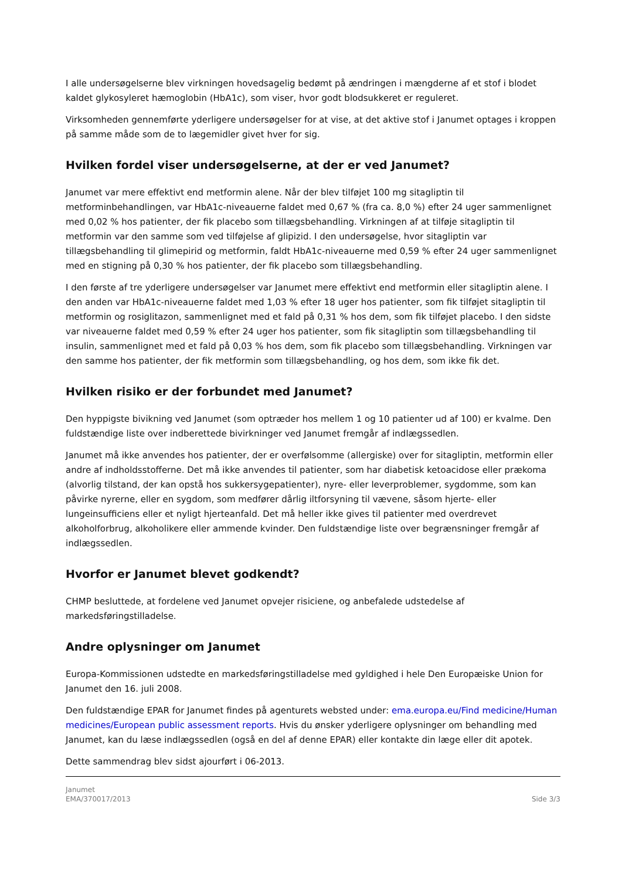I alle undersøgelserne blev virkningen hovedsagelig bedømt på ændringen i mængderne af et stof i blodet kaldet glykosyleret hæmoglobin (HbA1c), som viser, hvor godt blodsukkeret er reguleret.
Virksomheden gennemførte yderligere undersøgelser for at vise, at det aktive stof i Janumet optages i kroppen på samme måde som de to lægemidler givet hver for sig.
Hvilken fordel viser undersøgelserne, at der er ved Janumet?
Janumet var mere effektivt end metformin alene. Når der blev tilføjet 100 mg sitagliptin til metforminbehandlingen, var HbA1c-niveauerne faldet med 0,67 % (fra ca. 8,0 %) efter 24 uger sammenlignet med 0,02 % hos patienter, der fik placebo som tillægsbehandling. Virkningen af at tilføje sitagliptin til metformin var den samme som ved tilføjelse af glipizid. I den undersøgelse, hvor sitagliptin var tillægsbehandling til glimepirid og metformin, faldt HbA1c-niveauerne med 0,59 % efter 24 uger sammenlignet med en stigning på 0,30 % hos patienter, der fik placebo som tillægsbehandling.
I den første af tre yderligere undersøgelser var Janumet mere effektivt end metformin eller sitagliptin alene. I den anden var HbA1c-niveauerne faldet med 1,03 % efter 18 uger hos patienter, som fik tilføjet sitagliptin til metformin og rosiglitazon, sammenlignet med et fald på 0,31 % hos dem, som fik tilføjet placebo. I den sidste var niveauerne faldet med 0,59 % efter 24 uger hos patienter, som fik sitagliptin som tillægsbehandling til insulin, sammenlignet med et fald på 0,03 % hos dem, som fik placebo som tillægsbehandling. Virkningen var den samme hos patienter, der fik metformin som tillægsbehandling, og hos dem, som ikke fik det.
Hvilken risiko er der forbundet med Janumet?
Den hyppigste bivikning ved Janumet (som optræder hos mellem 1 og 10 patienter ud af 100) er kvalme. Den fuldstændige liste over indberettede bivirkninger ved Janumet fremgår af indlægssedlen.
Janumet må ikke anvendes hos patienter, der er overfølsomme (allergiske) over for sitagliptin, metformin eller andre af indholdsstofferne. Det må ikke anvendes til patienter, som har diabetisk ketoacidose eller prækoma (alvorlig tilstand, der kan opstå hos sukkersygepatienter), nyre- eller leverproblemer, sygdomme, som kan påvirke nyrerne, eller en sygdom, som medfører dårlig iltforsyning til vævene, såsom hjerte- eller lungeinsufficiens eller et nyligt hjerteanfald. Det må heller ikke gives til patienter med overdrevet alkoholforbrug, alkoholikere eller ammende kvinder. Den fuldstændige liste over begrænsninger fremgår af indlægssedlen.
Hvorfor er Janumet blevet godkendt?
CHMP besluttede, at fordelene ved Janumet opvejer risiciene, og anbefalede udstedelse af markedsføringstilladelse.
Andre oplysninger om Janumet
Europa-Kommissionen udstedte en markedsføringstilladelse med gyldighed i hele Den Europæiske Union for Janumet den 16. juli 2008.
Den fuldstændige EPAR for Janumet findes på agenturets websted under: ema.europa.eu/Find medicine/Human medicines/European public assessment reports. Hvis du ønsker yderligere oplysninger om behandling med Janumet, kan du læse indlægssedlen (også en del af denne EPAR) eller kontakte din læge eller dit apotek.
Dette sammendrag blev sidst ajourført i 06-2013.
Janumet
EMA/370017/2013
Side 3/3